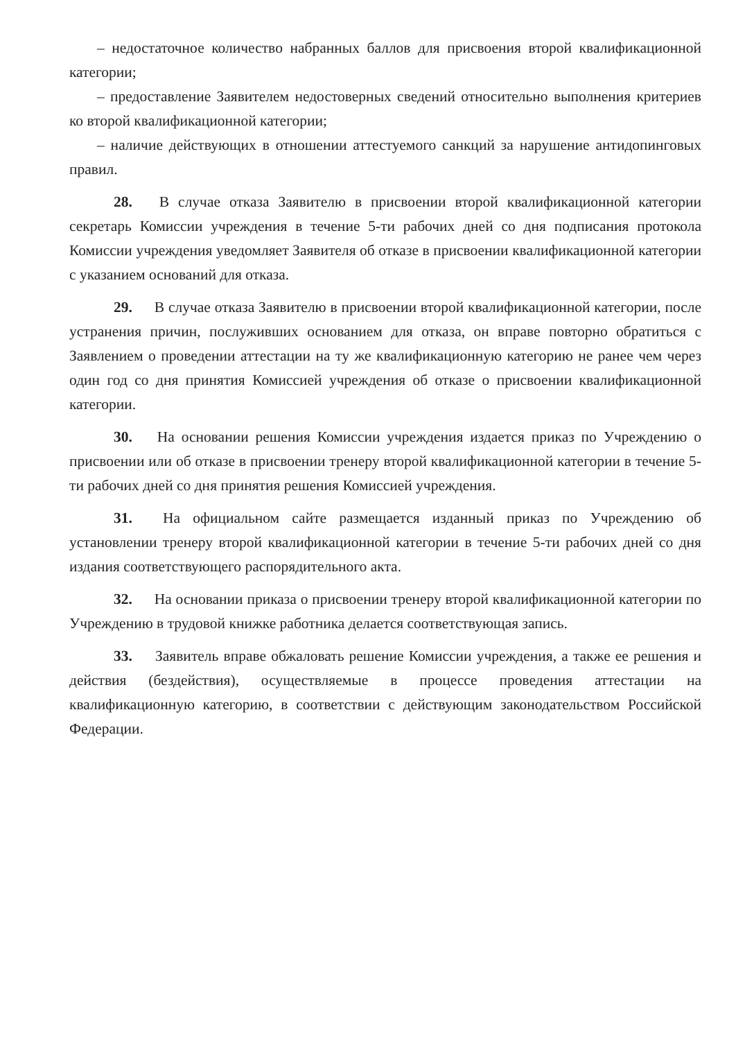– недостаточное количество набранных баллов для присвоения второй квалификационной категории;
– предоставление Заявителем недостоверных сведений относительно выполнения критериев ко второй квалификационной категории;
– наличие действующих в отношении аттестуемого санкций за нарушение антидопинговых правил.
28. В случае отказа Заявителю в присвоении второй квалификационной категории секретарь Комиссии учреждения в течение 5-ти рабочих дней со дня подписания протокола Комиссии учреждения уведомляет Заявителя об отказе в присвоении квалификационной категории с указанием оснований для отказа.
29. В случае отказа Заявителю в присвоении второй квалификационной категории, после устранения причин, послуживших основанием для отказа, он вправе повторно обратиться с Заявлением о проведении аттестации на ту же квалификационную категорию не ранее чем через один год со дня принятия Комиссией учреждения об отказе о присвоении квалификационной категории.
30. На основании решения Комиссии учреждения издается приказ по Учреждению о присвоении или об отказе в присвоении тренеру второй квалификационной категории в течение 5-ти рабочих дней со дня принятия решения Комиссией учреждения.
31. На официальном сайте размещается изданный приказ по Учреждению об установлении тренеру второй квалификационной категории в течение 5-ти рабочих дней со дня издания соответствующего распорядительного акта.
32. На основании приказа о присвоении тренеру второй квалификационной категории по Учреждению в трудовой книжке работника делается соответствующая запись.
33. Заявитель вправе обжаловать решение Комиссии учреждения, а также ее решения и действия (бездействия), осуществляемые в процессе проведения аттестации на квалификационную категорию, в соответствии с действующим законодательством Российской Федерации.